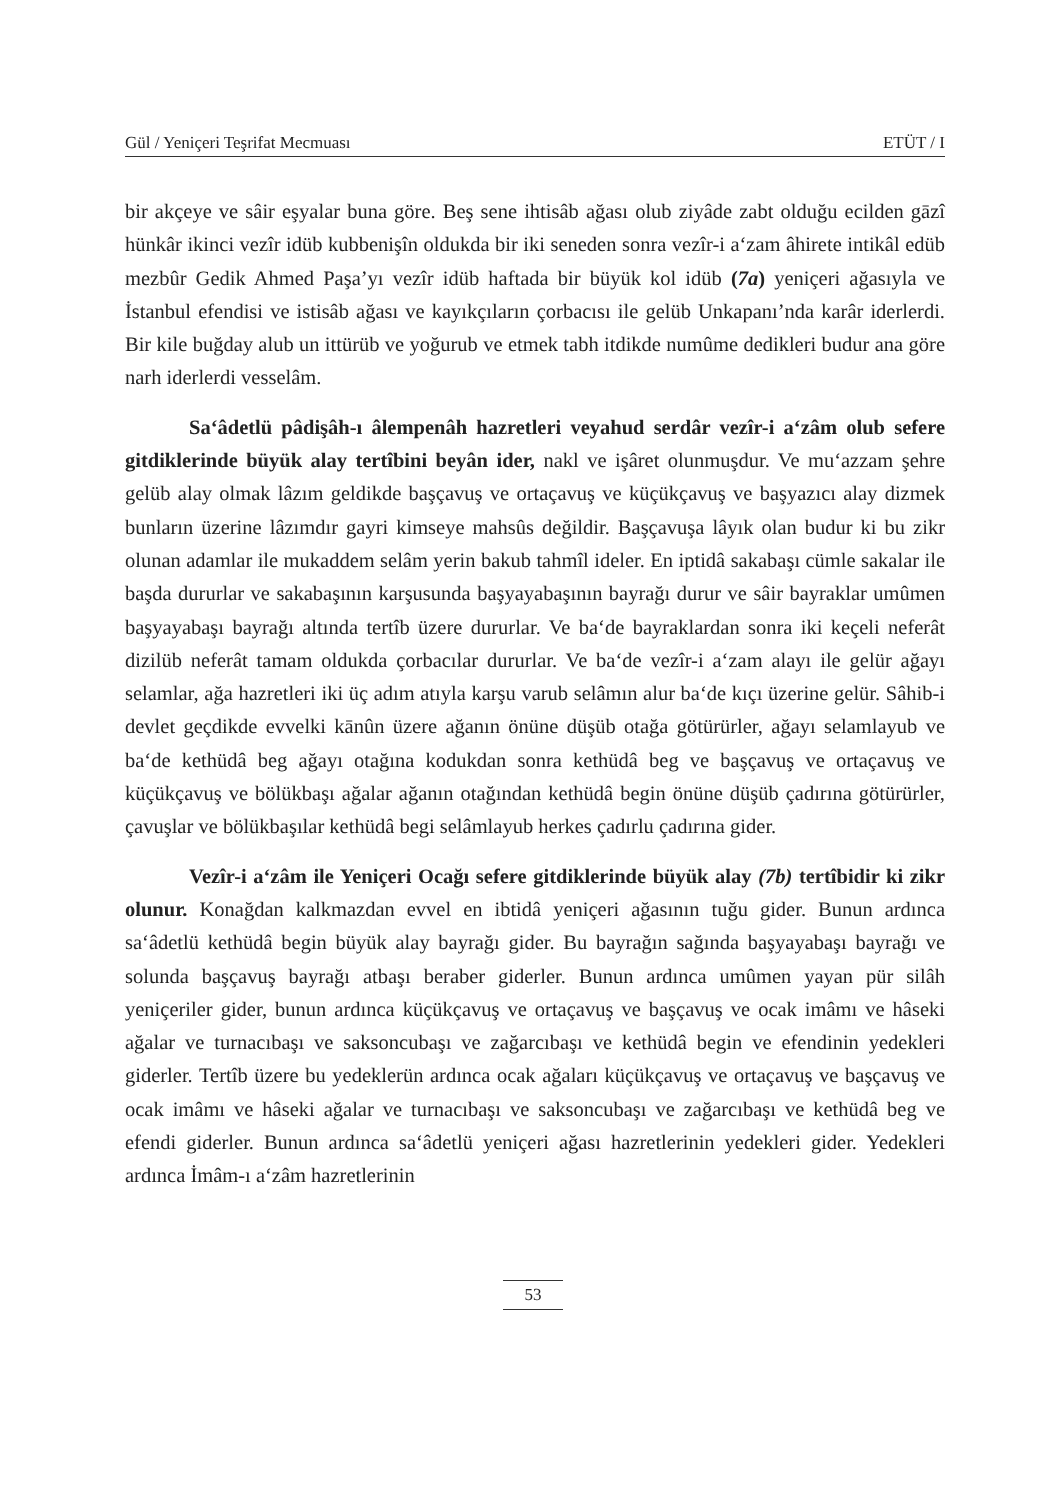Gül / Yeniçeri Teşrifat Mecmuası ETÜT / I
bir akçeye ve sâir eşyalar buna göre. Beş sene ihtisâb ağası olub ziyâde zabt olduğu ecilden gāzî hünkâr ikinci vezîr idüb kubbenişîn oldukda bir iki seneden sonra vezîr-i a‘zam âhirete intikâl edüb mezbûr Gedik Ahmed Paşa’yı vezîr idüb haftada bir büyük kol idüb (7a) yeniçeri ağasıyla ve İstanbul efendisi ve istisâb ağası ve kayıkçıların çorbacısı ile gelüb Unkapanı’nda karâr iderlerdi. Bir kile buğday alub un ittürüb ve yoğurub ve etmek tabh itdikde numûme dedikleri budur ana göre narh iderlerdi vesselâm.
Sa‘âdetlü pâdişâh-ı âlempenâh hazretleri veyahud serdâr vezîr-i a‘zâm olub sefere gitdiklerinde büyük alay tertîbini beyân ider, nakl ve işâret olunmuşdur. Ve mu‘azzam şehre gelüb alay olmak lâzım geldikde başçavuş ve ortaçavuş ve küçükçavuş ve başyazıcı alay dizmek bunların üzerine lâzımdır gayri kimseye mahsûs değildir. Başçavuşa lâyık olan budur ki bu zikr olunan adamlar ile mukaddem selâm yerin bakub tahmîl ideler. En iptidâ sakabaşı cümle sakalar ile başda dururlar ve sakabaşının karşusunda başyayabaşının bayrağı durur ve sâir bayraklar umûmen başyayabaşı bayrağı altında tertîb üzere dururlar. Ve ba‘de bayraklardan sonra iki keçeli neferât dizilüb neferât tamam oldukda çorbacılar dururlar. Ve ba‘de vezîr-i a‘zam alayı ile gelür ağayı selamlar, ağa hazretleri iki üç adım atıyla karşu varub selâmın alur ba‘de kıçı üzerine gelür. Sâhib-i devlet geçdikde evvelki kānûn üzere ağanın önüne düşüb otağa götürürler, ağayı selamlayub ve ba‘de kethüdâ beg ağayı otağına kodukdan sonra kethüdâ beg ve başçavuş ve ortaçavuş ve küçükçavuş ve bölükbaşı ağalar ağanın otağından kethüdâ begin önüne düşüb çadırına götürürler, çavuşlar ve bölükbaşılar kethüdâ begi selâmlayub herkes çadırlu çadırına gider.
Vezîr-i a‘zâm ile Yeniçeri Ocağı sefere gitdiklerinde büyük alay (7b) tertîbidir ki zikr olunur. Konağdan kalkmazdan evvel en ibtidâ yeniçeri ağasının tuğu gider. Bunun ardınca sa‘âdetlü kethüdâ begin büyük alay bayrağı gider. Bu bayrağın sağında başyayabaşı bayrağı ve solunda başçavuş bayrağı atbaşı beraber giderler. Bunun ardınca umûmen yayan pür silâh yeniçeriler gider, bunun ardınca küçükçavuş ve ortaçavuş ve başçavuş ve ocak imâmı ve hâseki ağalar ve turnacıbaşı ve saksoncubaşı ve zağarcıbaşı ve kethüdâ begin ve efendinin yedekleri giderler. Tertîb üzere bu yedeklerün ardınca ocak ağaları küçükçavuş ve ortaçavuş ve başçavuş ve ocak imâmı ve hâseki ağalar ve turnacıbaşı ve saksoncubaşı ve zağarcıbaşı ve kethüdâ beg ve efendi giderler. Bunun ardınca sa‘âdetlü yeniçeri ağası hazretlerinin yedekleri gider. Yedekleri ardınca İmâm-ı a‘zâm hazretlerinin
53